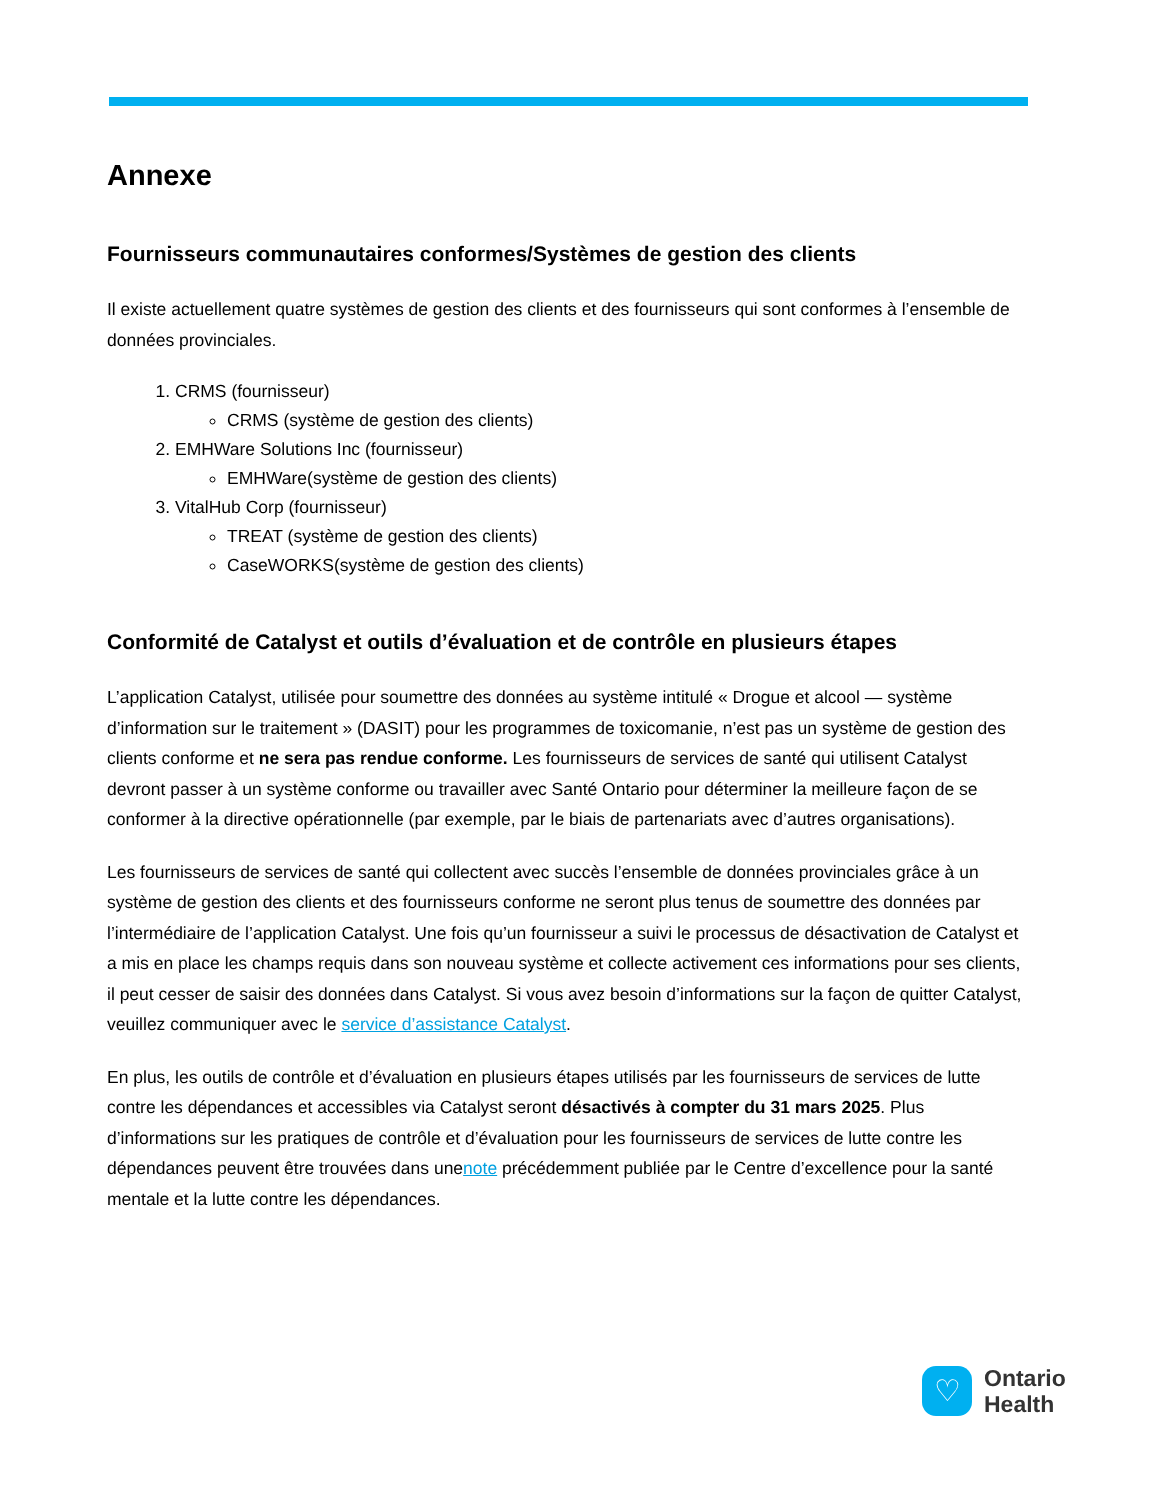Annexe
Fournisseurs communautaires conformes/Systèmes de gestion des clients
Il existe actuellement quatre systèmes de gestion des clients et des fournisseurs qui sont conformes à l’ensemble de données provinciales.
1. CRMS (fournisseur)
CRMS (système de gestion des clients)
2. EMHWare Solutions Inc (fournisseur)
EMHWare(système de gestion des clients)
3. VitalHub Corp (fournisseur)
TREAT (système de gestion des clients)
CaseWORKS(système de gestion des clients)
Conformité de Catalyst et outils d’évaluation et de contrôle en plusieurs étapes
L’application Catalyst, utilisée pour soumettre des données au système intitulé « Drogue et alcool — système d’information sur le traitement » (DASIT) pour les programmes de toxicomanie, n’est pas un système de gestion des clients conforme et ne sera pas rendue conforme. Les fournisseurs de services de santé qui utilisent Catalyst devront passer à un système conforme ou travailler avec Santé Ontario pour déterminer la meilleure façon de se conformer à la directive opérationnelle (par exemple, par le biais de partenariats avec d’autres organisations).
Les fournisseurs de services de santé qui collectent avec succès l’ensemble de données provinciales grâce à un système de gestion des clients et des fournisseurs conforme ne seront plus tenus de soumettre des données par l’intermédiaire de l’application Catalyst. Une fois qu’un fournisseur a suivi le processus de désactivation de Catalyst et a mis en place les champs requis dans son nouveau système et collecte activement ces informations pour ses clients, il peut cesser de saisir des données dans Catalyst. Si vous avez besoin d’informations sur la façon de quitter Catalyst, veuillez communiquer avec le service d’assistance Catalyst.
En plus, les outils de contrôle et d’évaluation en plusieurs étapes utilisés par les fournisseurs de services de lutte contre les dépendances et accessibles via Catalyst seront désactivés à compter du 31 mars 2025. Plus d’informations sur les pratiques de contrôle et d’évaluation pour les fournisseurs de services de lutte contre les dépendances peuvent être trouvées dans unenote précédemment publiée par le Centre d’excellence pour la santé mentale et la lutte contre les dépendances.
♡
Ontario
Health